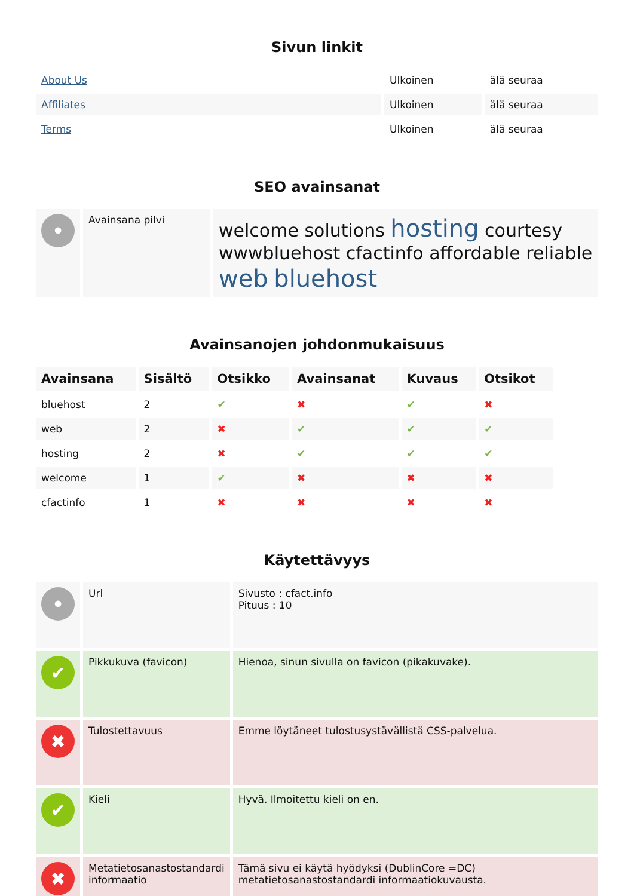Sivun linkit
| About Us | Ulkoinen | älä seuraa |
| Affiliates | Ulkoinen | älä seuraa |
| Terms | Ulkoinen | älä seuraa |
SEO avainsanat
| • | Avainsana pilvi | welcome solutions hosting courtesy wwwbluehost cfactinfo affordable reliable web bluehost |
Avainsanojen johdonmukaisuus
| Avainsana | Sisältö | Otsikko | Avainsanat | Kuvaus | Otsikot |
| --- | --- | --- | --- | --- | --- |
| bluehost | 2 | ✔ | ✖ | ✔ | ✖ |
| web | 2 | ✖ | ✔ | ✔ | ✔ |
| hosting | 2 | ✖ | ✔ | ✔ | ✔ |
| welcome | 1 | ✔ | ✖ | ✖ | ✖ |
| cfactinfo | 1 | ✖ | ✖ | ✖ | ✖ |
Käytettävyys
| • | Url | Sivusto : cfact.info Pituus : 10 |
| ✔ | Pikkukuva (favicon) | Hienoa, sinun sivulla on favicon (pikakuvake). |
| ✖ | Tulostettavuus | Emme löytäneet tulostusystävällistä CSS-palvelua. |
| ✔ | Kieli | Hyvä. Ilmoitettu kieli on en. |
| ✖ | Metatietosanastostandardi informaatio | Tämä sivu ei käytä hyödyksi (DublinCore =DC) metatietosanastostandardi informaatiokuvausta. |